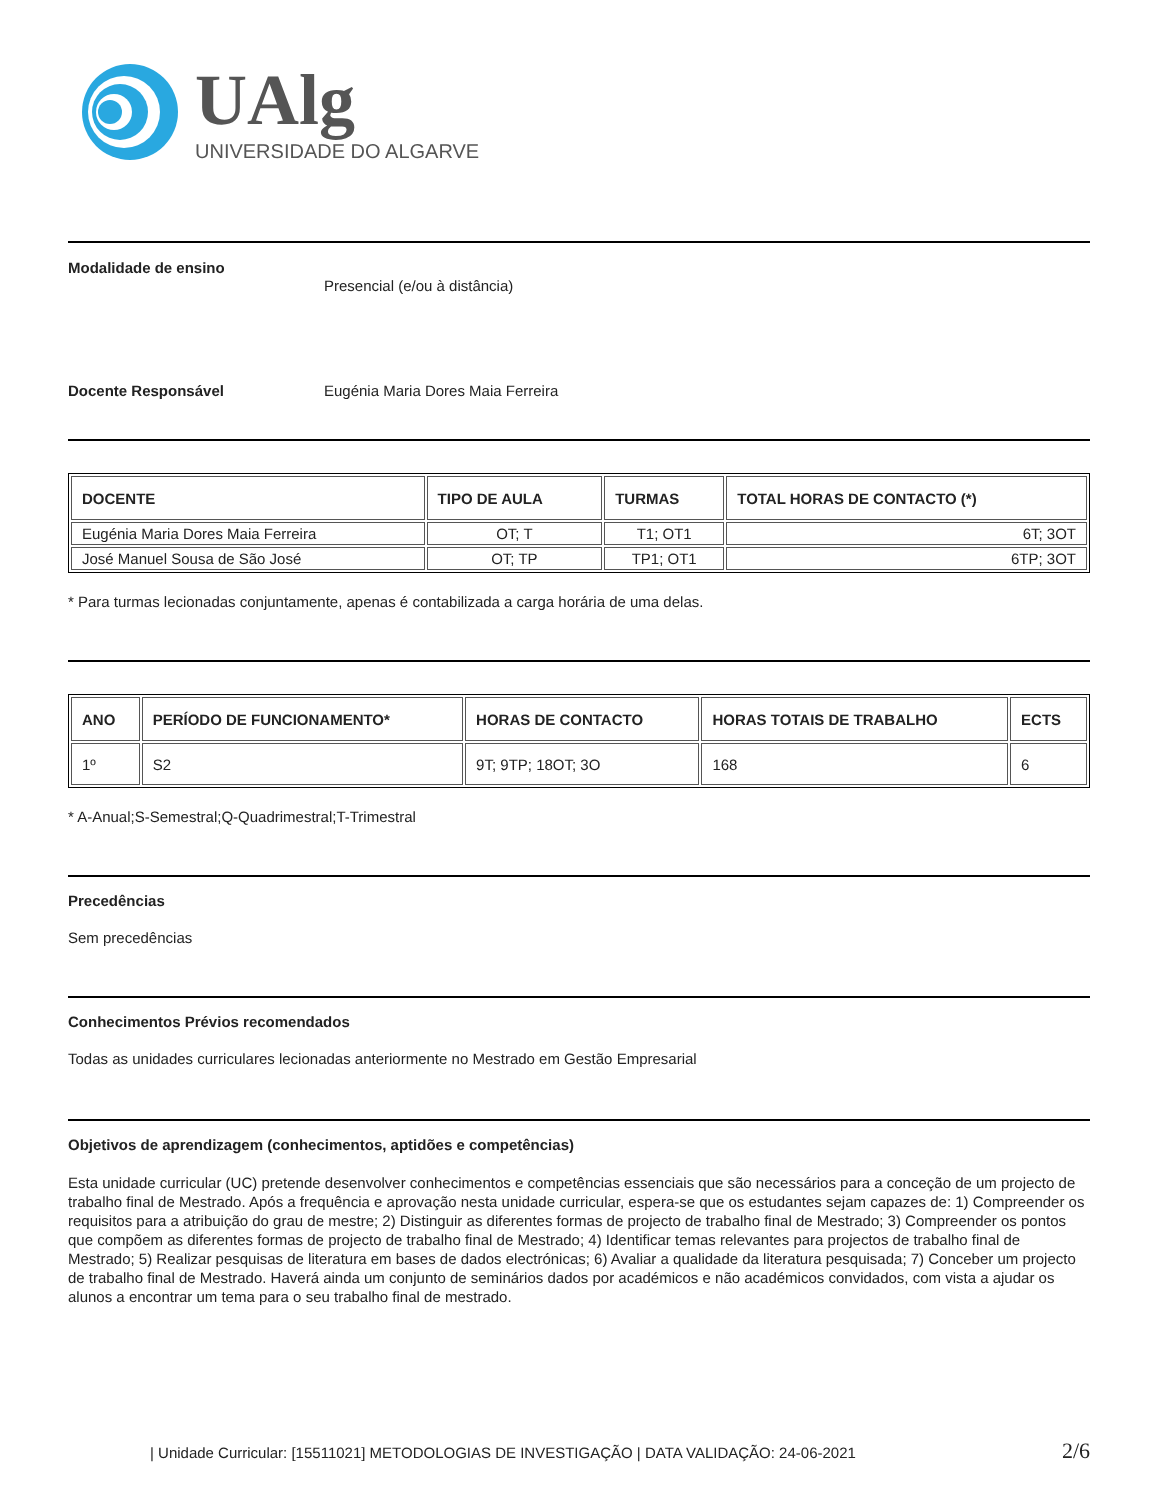UAlg
UNIVERSIDADE DO ALGARVE
Modalidade de ensino Presencial (e/ou à distância)
Docente Responsável Eugénia Maria Dores Maia Ferreira
| DOCENTE | TIPO DE AULA | TURMAS | TOTAL HORAS DE CONTACTO (*) |
| --- | --- | --- | --- |
| Eugénia Maria Dores Maia Ferreira | OT; T | T1; OT1 | 6T; 3OT |
| José Manuel Sousa de São José | OT; TP | TP1; OT1 | 6TP; 3OT |
* Para turmas lecionadas conjuntamente, apenas é contabilizada a carga horária de uma delas.
| ANO | PERÍODO DE FUNCIONAMENTO* | HORAS DE CONTACTO | HORAS TOTAIS DE TRABALHO | ECTS |
| --- | --- | --- | --- | --- |
| 1º | S2 | 9T; 9TP; 18OT; 3O | 168 | 6 |
* A-Anual;S-Semestral;Q-Quadrimestral;T-Trimestral
Precedências
Sem precedências
Conhecimentos Prévios recomendados
Todas as unidades curriculares lecionadas anteriormente no Mestrado em Gestão Empresarial
Objetivos de aprendizagem (conhecimentos, aptidões e competências)
Esta unidade curricular (UC) pretende desenvolver conhecimentos e competências essenciais que são necessários para a conceção de um projecto de trabalho final de Mestrado. Após a frequência e aprovação nesta unidade curricular, espera-se que os estudantes sejam capazes de: 1) Compreender os requisitos para a atribuição do grau de mestre; 2) Distinguir as diferentes formas de projecto de trabalho final de Mestrado; 3) Compreender os pontos que compõem as diferentes formas de projecto de trabalho final de Mestrado; 4) Identificar temas relevantes para projectos de trabalho final de Mestrado; 5) Realizar pesquisas de literatura em bases de dados electrónicas; 6) Avaliar a qualidade da literatura pesquisada; 7) Conceber um projecto de trabalho final de Mestrado. Haverá ainda um conjunto de seminários dados por académicos e não académicos convidados, com vista a ajudar os alunos a encontrar um tema para o seu trabalho final de mestrado.
| Unidade Curricular: [15511021] METODOLOGIAS DE INVESTIGAÇÃO | DATA VALIDAÇÃO: 24-06-2021 2/6